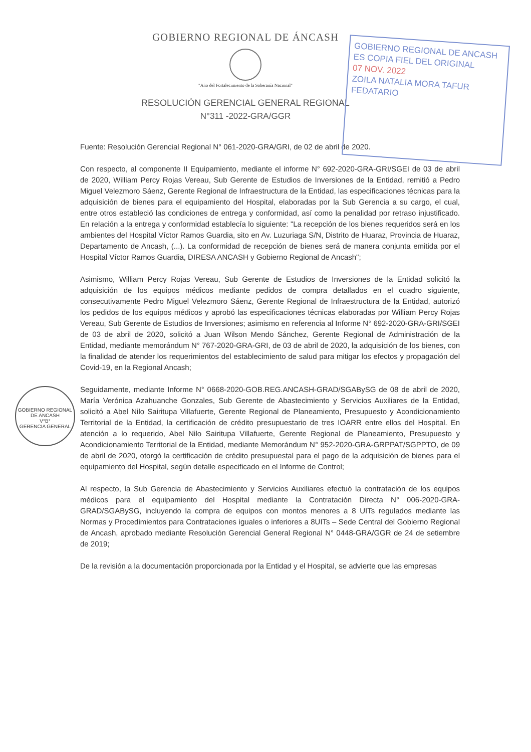GOBIERNO REGIONAL DE ÁNCASH
"Año del Fortalecimiento de la Soberanía Nacional"
RESOLUCIÓN GERENCIAL GENERAL REGIONAL
N°311 -2022-GRA/GGR
GOBIERNO REGIONAL DE ANCASH
ES COPIA FIEL DEL ORIGINAL
07 NOV. 2022
ZOILA NATALIA MORA TAFUR
FEDATARIO
GOBIERNO REGIONAL DE ANCASH
V°B°
GERENCIA GENERAL
Fuente: Resolución Gerencial Regional N° 061-2020-GRA/GRI, de 02 de abril de 2020.
Con respecto, al componente II Equipamiento, mediante el informe N° 692-2020-GRA-GRI/SGEI de 03 de abril de 2020, William Percy Rojas Vereau, Sub Gerente de Estudios de Inversiones de la Entidad, remitió a Pedro Miguel Velezmoro Sáenz, Gerente Regional de Infraestructura de la Entidad, las especificaciones técnicas para la adquisición de bienes para el equipamiento del Hospital, elaboradas por la Sub Gerencia a su cargo, el cual, entre otros estableció las condiciones de entrega y conformidad, así como la penalidad por retraso injustificado. En relación a la entrega y conformidad establecía lo siguiente: "La recepción de los bienes requeridos será en los ambientes del Hospital Víctor Ramos Guardia, sito en Av. Luzuriaga S/N, Distrito de Huaraz, Provincia de Huaraz, Departamento de Ancash, (...). La conformidad de recepción de bienes será de manera conjunta emitida por el Hospital Víctor Ramos Guardia, DIRESA ANCASH y Gobierno Regional de Ancash";
Asimismo, William Percy Rojas Vereau, Sub Gerente de Estudios de Inversiones de la Entidad solicitó la adquisición de los equipos médicos mediante pedidos de compra detallados en el cuadro siguiente, consecutivamente Pedro Miguel Velezmoro Sáenz, Gerente Regional de Infraestructura de la Entidad, autorizó los pedidos de los equipos médicos y aprobó las especificaciones técnicas elaboradas por William Percy Rojas Vereau, Sub Gerente de Estudios de Inversiones; asimismo en referencia al Informe N° 692-2020-GRA-GRI/SGEI de 03 de abril de 2020, solicitó a Juan Wilson Mendo Sánchez, Gerente Regional de Administración de la Entidad, mediante memorándum N° 767-2020-GRA-GRI, de 03 de abril de 2020, la adquisición de los bienes, con la finalidad de atender los requerimientos del establecimiento de salud para mitigar los efectos y propagación del Covid-19, en la Regional Ancash;
Seguidamente, mediante Informe N° 0668-2020-GOB.REG.ANCASH-GRAD/SGABySG de 08 de abril de 2020, María Verónica Azahuanche Gonzales, Sub Gerente de Abastecimiento y Servicios Auxiliares de la Entidad, solicitó a Abel Nilo Sairitupa Villafuerte, Gerente Regional de Planeamiento, Presupuesto y Acondicionamiento Territorial de la Entidad, la certificación de crédito presupuestario de tres IOARR entre ellos del Hospital. En atención a lo requerido, Abel Nilo Sairitupa Villafuerte, Gerente Regional de Planeamiento, Presupuesto y Acondicionamiento Territorial de la Entidad, mediante Memorándum N° 952-2020-GRA-GRPPAT/SGPPTO, de 09 de abril de 2020, otorgó la certificación de crédito presupuestal para el pago de la adquisición de bienes para el equipamiento del Hospital, según detalle especificado en el Informe de Control;
Al respecto, la Sub Gerencia de Abastecimiento y Servicios Auxiliares efectuó la contratación de los equipos médicos para el equipamiento del Hospital mediante la Contratación Directa N° 006-2020-GRA-GRAD/SGABySG, incluyendo la compra de equipos con montos menores a 8 UITs regulados mediante las Normas y Procedimientos para Contrataciones iguales o inferiores a 8UITs – Sede Central del Gobierno Regional de Ancash, aprobado mediante Resolución Gerencial General Regional N° 0448-GRA/GGR de 24 de setiembre de 2019;
De la revisión a la documentación proporcionada por la Entidad y el Hospital, se advierte que las empresas